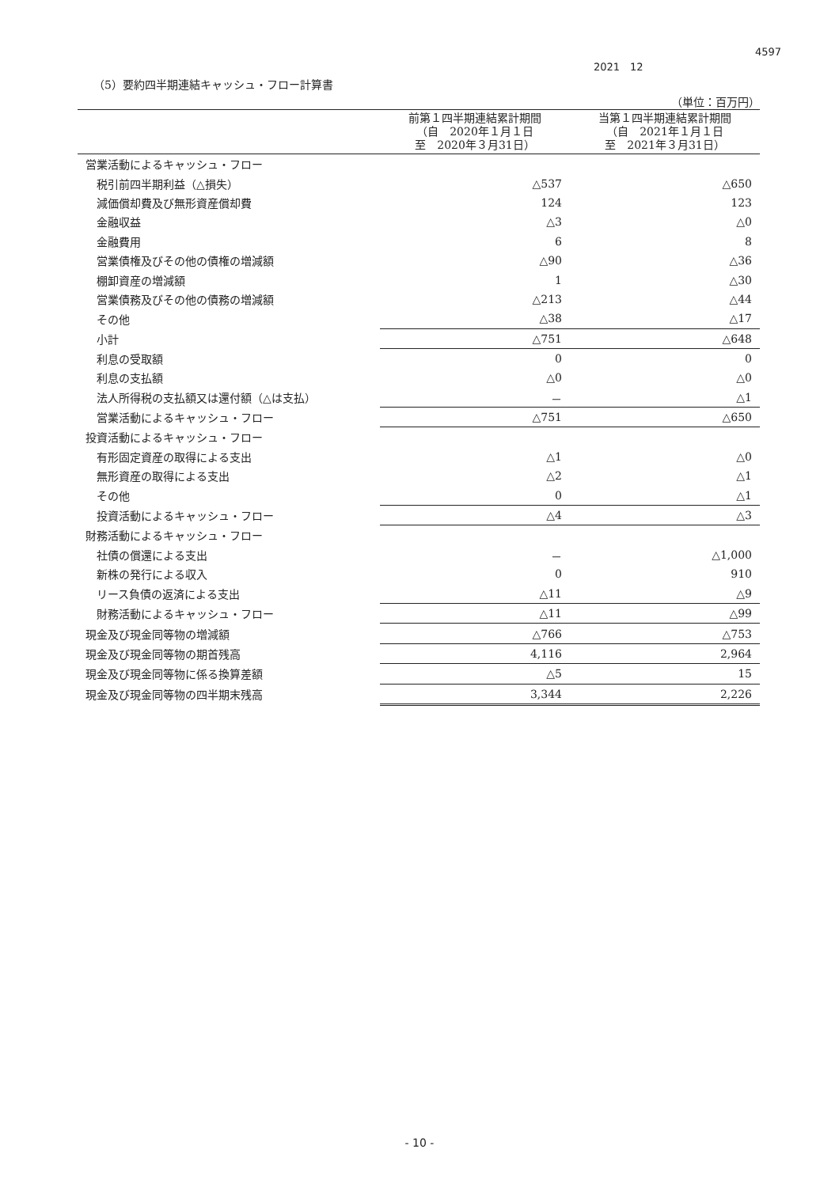4597
2021　12
（5）要約四半期連結キャッシュ・フロー計算書
（単位：百万円）
| | 前第１四半期連結累計期間 （自 2020年１月１日 至 2020年３月31日） | 当第１四半期連結累計期間 （自 2021年１月１日 至 2021年３月31日） |
| --- | --- | --- |
| 営業活動によるキャッシュ・フロー | | |
| 税引前四半期利益（△損失） | △537 | △650 |
| 減価償却費及び無形資産償却費 | 124 | 123 |
| 金融収益 | △3 | △0 |
| 金融費用 | 6 | 8 |
| 営業債権及びその他の債権の増減額 | △90 | △36 |
| 棚卸資産の増減額 | 1 | △30 |
| 営業債務及びその他の債務の増減額 | △213 | △44 |
| その他 | △38 | △17 |
| 小計 | △751 | △648 |
| 利息の受取額 | 0 | 0 |
| 利息の支払額 | △0 | △0 |
| 法人所得税の支払額又は還付額（△は支払） | － | △1 |
| 営業活動によるキャッシュ・フロー | △751 | △650 |
| 投資活動によるキャッシュ・フロー | | |
| 有形固定資産の取得による支出 | △1 | △0 |
| 無形資産の取得による支出 | △2 | △1 |
| その他 | 0 | △1 |
| 投資活動によるキャッシュ・フロー | △4 | △3 |
| 財務活動によるキャッシュ・フロー | | |
| 社債の償還による支出 | － | △1,000 |
| 新株の発行による収入 | 0 | 910 |
| リース負債の返済による支出 | △11 | △9 |
| 財務活動によるキャッシュ・フロー | △11 | △99 |
| 現金及び現金同等物の増減額 | △766 | △753 |
| 現金及び現金同等物の期首残高 | 4,116 | 2,964 |
| 現金及び現金同等物に係る換算差額 | △5 | 15 |
| 現金及び現金同等物の四半期末残高 | 3,344 | 2,226 |
- 10 -